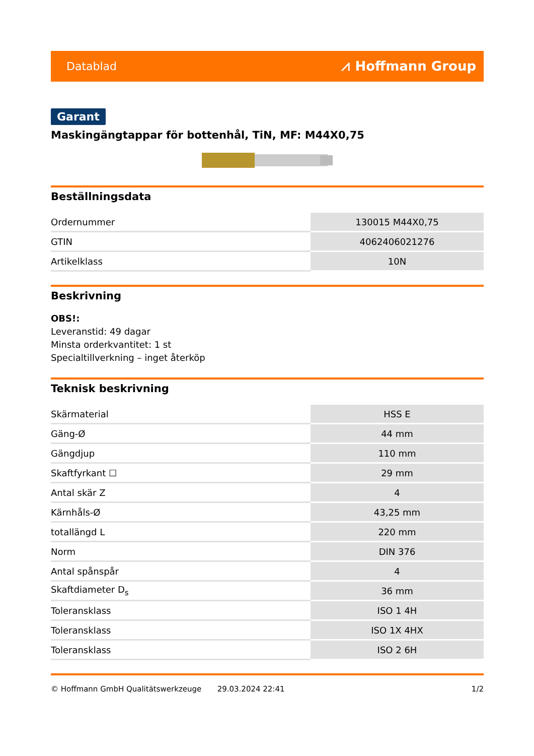Datablad ⩘ Hoffmann Group
Garant
Maskingängtappar för bottenhål, TiN, MF: M44X0,75
Beställningsdata
| Ordernummer | 130015 M44X0,75 |
| GTIN | 4062406021276 |
| Artikelklass | 10N |
Beskrivning
OBS!:
Leveranstid: 49 dagar
Minsta orderkvantitet: 1 st
Specialtillverkning – inget återköp
Teknisk beskrivning
| Skärmaterial | HSS E |
| Gäng-Ø | 44 mm |
| Gängdjup | 110 mm |
| Skaftfyrkant ☐ | 29 mm |
| Antal skär Z | 4 |
| Kärnhåls-Ø | 43,25 mm |
| totallängd L | 220 mm |
| Norm | DIN 376 |
| Antal spånspår | 4 |
| Skaftdiameter D<sub>s</sub> | 36 mm |
| Toleransklass | ISO 1 4H |
| Toleransklass | ISO 1X 4HX |
| Toleransklass | ISO 2 6H |
© Hoffmann GmbH Qualitätswerkzeuge 29.03.2024 22:41 1/2